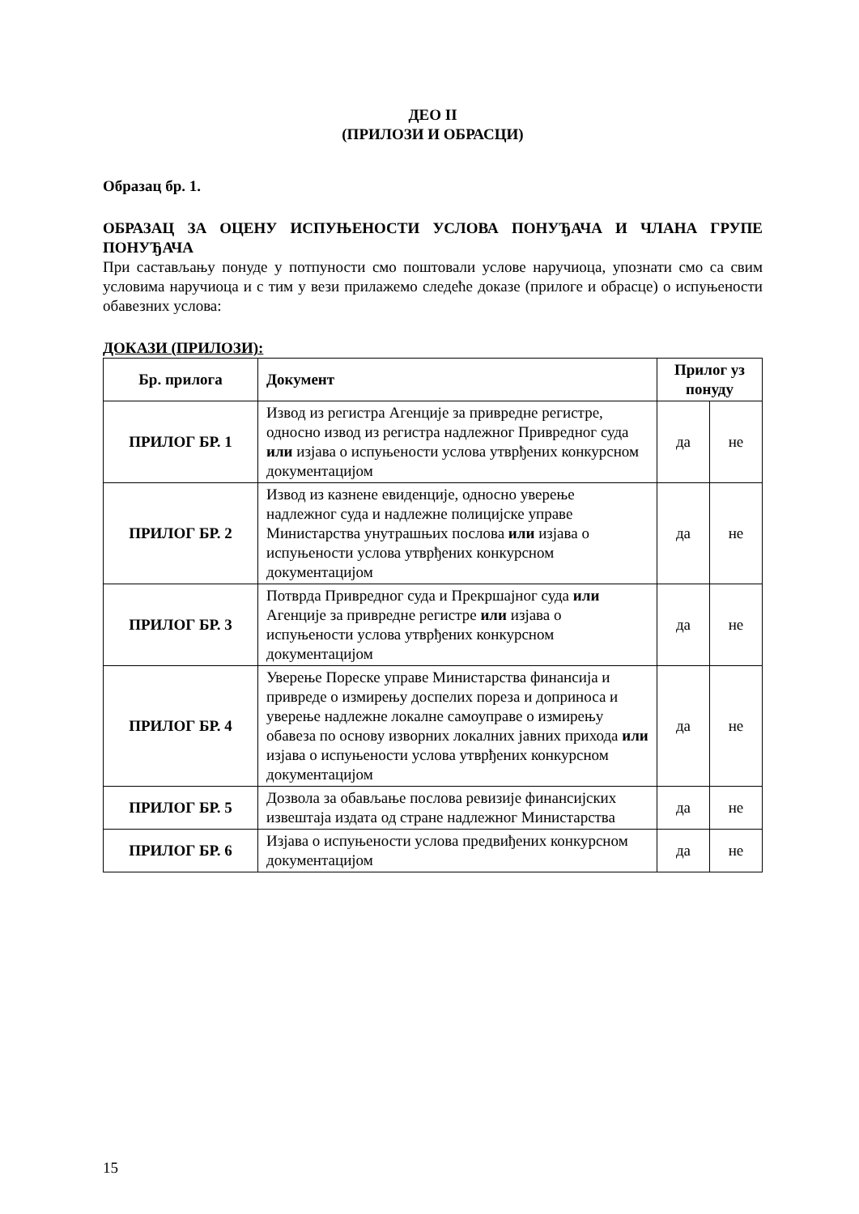ДЕО II
(ПРИЛОЗИ И ОБРАСЦИ)
Образац бр. 1.
ОБРАЗАЦ ЗА ОЦЕНУ ИСПУЊЕНОСТИ УСЛОВА ПОНУЂАЧА И ЧЛАНА ГРУПЕ ПОНУЂАЧА
При састављању понуде у потпуности смо поштовали услове наручиоца, упознати смо са свим условима наручиоца и с тим у вези прилажемо следеће доказе (прилоге и обрасце) о испуњености обавезних услова:
ДОКАЗИ (ПРИЛОЗИ):
| Бр. прилога | Документ | Прилог уз понуду | |
| --- | --- | --- | --- |
| ПРИЛОГ БР. 1 | Извод из регистра Агенције за привредне регистре, односно извод из регистра надлежног Привредног суда или изјава о испуњености услова утврђених конкурсном документацијом | да | не |
| ПРИЛОГ БР. 2 | Извод из казнене евиденције, односно уверење надлежног суда и надлежне полицијске управе Министарства унутрашњих послова или изјава о испуњености услова утврђених конкурсном документацијом | да | не |
| ПРИЛОГ БР. 3 | Потврда Привредног суда и Прекршајног суда или Агенције за привредне регистре или изјава о испуњености услова утврђених конкурсном документацијом | да | не |
| ПРИЛОГ БР. 4 | Уверење Пореске управе Министарства финансија и привреде о измирењу доспелих пореза и доприноса и уверење надлежне локалне самоуправе о измирењу обавеза по основу изворних локалних јавних прихода или изјава о испуњености услова утврђених конкурсном документацијом | да | не |
| ПРИЛОГ БР. 5 | Дозвола за обављање послова ревизије финансијских извештаја издата од стране надлежног Министарства | да | не |
| ПРИЛОГ БР. 6 | Изјава о испуњености услова предвиђених конкурсном документацијом | да | не |
15